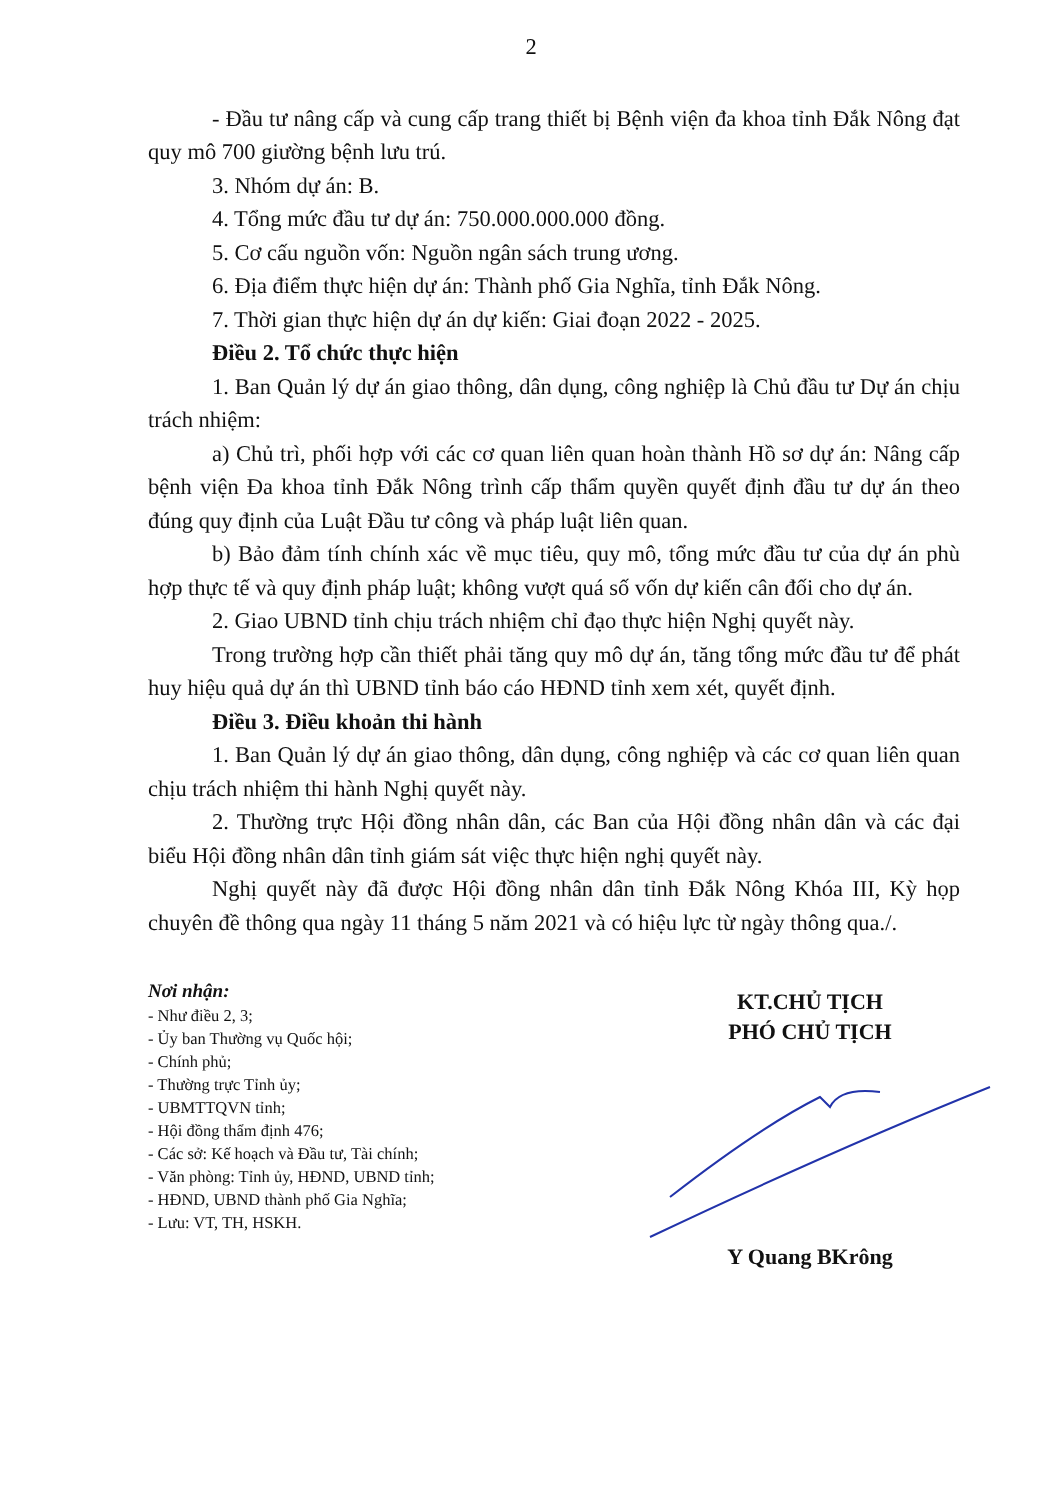2
- Đầu tư nâng cấp và cung cấp trang thiết bị Bệnh viện đa khoa tỉnh Đắk Nông đạt quy mô 700 giường bệnh lưu trú.
3. Nhóm dự án: B.
4. Tổng mức đầu tư dự án: 750.000.000.000 đồng.
5. Cơ cấu nguồn vốn: Nguồn ngân sách trung ương.
6. Địa điểm thực hiện dự án: Thành phố Gia Nghĩa, tỉnh Đắk Nông.
7. Thời gian thực hiện dự án dự kiến: Giai đoạn 2022 - 2025.
Điều 2. Tổ chức thực hiện
1. Ban Quản lý dự án giao thông, dân dụng, công nghiệp là Chủ đầu tư Dự án chịu trách nhiệm:
a) Chủ trì, phối hợp với các cơ quan liên quan hoàn thành Hồ sơ dự án: Nâng cấp bệnh viện Đa khoa tỉnh Đắk Nông trình cấp thẩm quyền quyết định đầu tư dự án theo đúng quy định của Luật Đầu tư công và pháp luật liên quan.
b) Bảo đảm tính chính xác về mục tiêu, quy mô, tổng mức đầu tư của dự án phù hợp thực tế và quy định pháp luật; không vượt quá số vốn dự kiến cân đối cho dự án.
2. Giao UBND tỉnh chịu trách nhiệm chỉ đạo thực hiện Nghị quyết này.
Trong trường hợp cần thiết phải tăng quy mô dự án, tăng tổng mức đầu tư để phát huy hiệu quả dự án thì UBND tỉnh báo cáo HĐND tỉnh xem xét, quyết định.
Điều 3. Điều khoản thi hành
1. Ban Quản lý dự án giao thông, dân dụng, công nghiệp và các cơ quan liên quan chịu trách nhiệm thi hành Nghị quyết này.
2. Thường trực Hội đồng nhân dân, các Ban của Hội đồng nhân dân và các đại biểu Hội đồng nhân dân tỉnh giám sát việc thực hiện nghị quyết này.
Nghị quyết này đã được Hội đồng nhân dân tỉnh Đắk Nông Khóa III, Kỳ họp chuyên đề thông qua ngày 11 tháng 5 năm 2021 và có hiệu lực từ ngày thông qua./.
Nơi nhận:
- Như điều 2, 3;
- Ủy ban Thường vụ Quốc hội;
- Chính phủ;
- Thường trực Tỉnh ủy;
- UBMTTQVN tỉnh;
- Hội đồng thẩm định 476;
- Các sở: Kế hoạch và Đầu tư, Tài chính;
- Văn phòng: Tỉnh ủy, HĐND, UBND tỉnh;
- HĐND, UBND thành phố Gia Nghĩa;
- Lưu: VT, TH, HSKH.
KT.CHỦ TỊCH
PHÓ CHỦ TỊCH
Y Quang BKrông